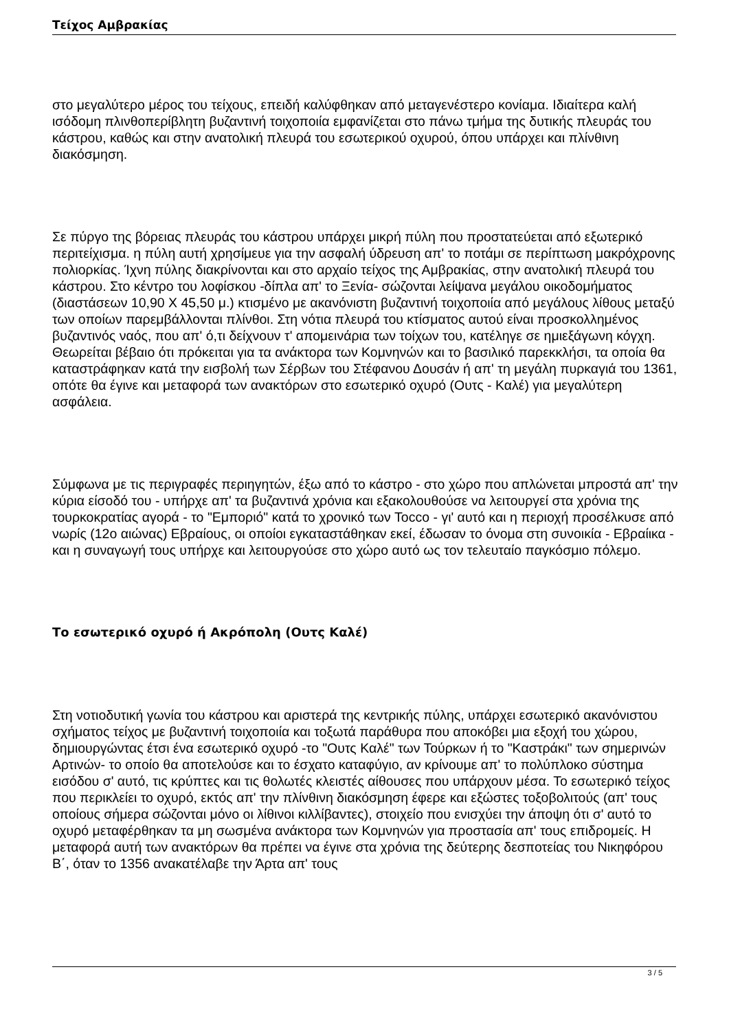Τείχος Αμβρακίας
στο μεγαλύτερο μέρος του τείχους, επειδή καλύφθηκαν από μεταγενέστερο κονίαμα. Ιδιαίτερα καλή ισόδομη πλινθοπερίβλητη βυζαντινή τοιχοποιία εμφανίζεται στο πάνω τμήμα της δυτικής πλευράς του κάστρου, καθώς και στην ανατολική πλευρά του εσωτερικού οχυρού, όπου υπάρχει και πλίνθινη διακόσμηση.
Σε πύργο της βόρειας πλευράς του κάστρου υπάρχει μικρή πύλη που προστατεύεται από εξωτερικό περιτείχισμα. η πύλη αυτή χρησίμευε για την ασφαλή ύδρευση απ' το ποτάμι σε περίπτωση μακρόχρονης πολιορκίας. Ίχνη πύλης διακρίνονται και στο αρχαίο τείχος της Αμβρακίας, στην ανατολική πλευρά του κάστρου. Στο κέντρο του λοφίσκου -δίπλα απ' το Ξενία- σώζονται λείψανα μεγάλου οικοδομήματος (διαστάσεων 10,90 Χ 45,50 μ.) κτισμένο με ακανόνιστη βυζαντινή τοιχοποιία από μεγάλους λίθους μεταξύ των οποίων παρεμβάλλονται πλίνθοι. Στη νότια πλευρά του κτίσματος αυτού είναι προσκολλημένος βυζαντινός ναός, που απ' ό,τι δείχνουν τ' απομεινάρια των τοίχων του, κατέληγε σε ημιεξάγωνη κόγχη. Θεωρείται βέβαιο ότι πρόκειται για τα ανάκτορα των Κομνηνών και το βασιλικό παρεκκλήσι, τα οποία θα καταστράφηκαν κατά την εισβολή των Σέρβων του Στέφανου Δουσάν ή απ' τη μεγάλη πυρκαγιά του 1361, οπότε θα έγινε και μεταφορά των ανακτόρων στο εσωτερικό οχυρό (Ουτς - Καλέ) για μεγαλύτερη ασφάλεια.
Σύμφωνα με τις περιγραφές περιηγητών, έξω από το κάστρο - στο χώρο που απλώνεται μπροστά απ' την κύρια είσοδό του - υπήρχε απ' τα βυζαντινά χρόνια και εξακολουθούσε να λειτουργεί στα χρόνια της τουρκοκρατίας αγορά - το "Εμποριό" κατά το χρονικό των Tocco - γι' αυτό και η περιοχή προσέλκυσε από νωρίς (12ο αιώνας) Εβραίους, οι οποίοι εγκαταστάθηκαν εκεί, έδωσαν το όνομα στη συνοικία - Εβραίικα - και η συναγωγή τους υπήρχε και λειτουργούσε στο χώρο αυτό ως τον τελευταίο παγκόσμιο πόλεμο.
Το εσωτερικό οχυρό ή Ακρόπολη (Ουτς Καλέ)
Στη νοτιοδυτική γωνία του κάστρου και αριστερά της κεντρικής πύλης, υπάρχει εσωτερικό ακανόνιστου σχήματος τείχος με βυζαντινή τοιχοποιία και τοξωτά παράθυρα που αποκόβει μια εξοχή του χώρου, δημιουργώντας έτσι ένα εσωτερικό οχυρό -το "Ουτς Καλέ" των Τούρκων ή το "Καστράκι" των σημερινών Αρτινών- το οποίο θα αποτελούσε και το έσχατο καταφύγιο, αν κρίνουμε απ' το πολύπλοκο σύστημα εισόδου σ' αυτό, τις κρύπτες και τις θολωτές κλειστές αίθουσες που υπάρχουν μέσα. Το εσωτερικό τείχος που περικλείει το οχυρό, εκτός απ' την πλίνθινη διακόσμηση έφερε και εξώστες τοξοβολιτούς (απ' τους οποίους σήμερα σώζονται μόνο οι λίθινοι κιλλίβαντες), στοιχείο που ενισχύει την άποψη ότι σ' αυτό το οχυρό μεταφέρθηκαν τα μη σωσμένα ανάκτορα των Κομνηνών για προστασία απ' τους επιδρομείς. Η μεταφορά αυτή των ανακτόρων θα πρέπει να έγινε στα χρόνια της δεύτερης δεσποτείας του Νικηφόρου Β΄, όταν το 1356 ανακατέλαβε την Άρτα απ' τους
3 / 5